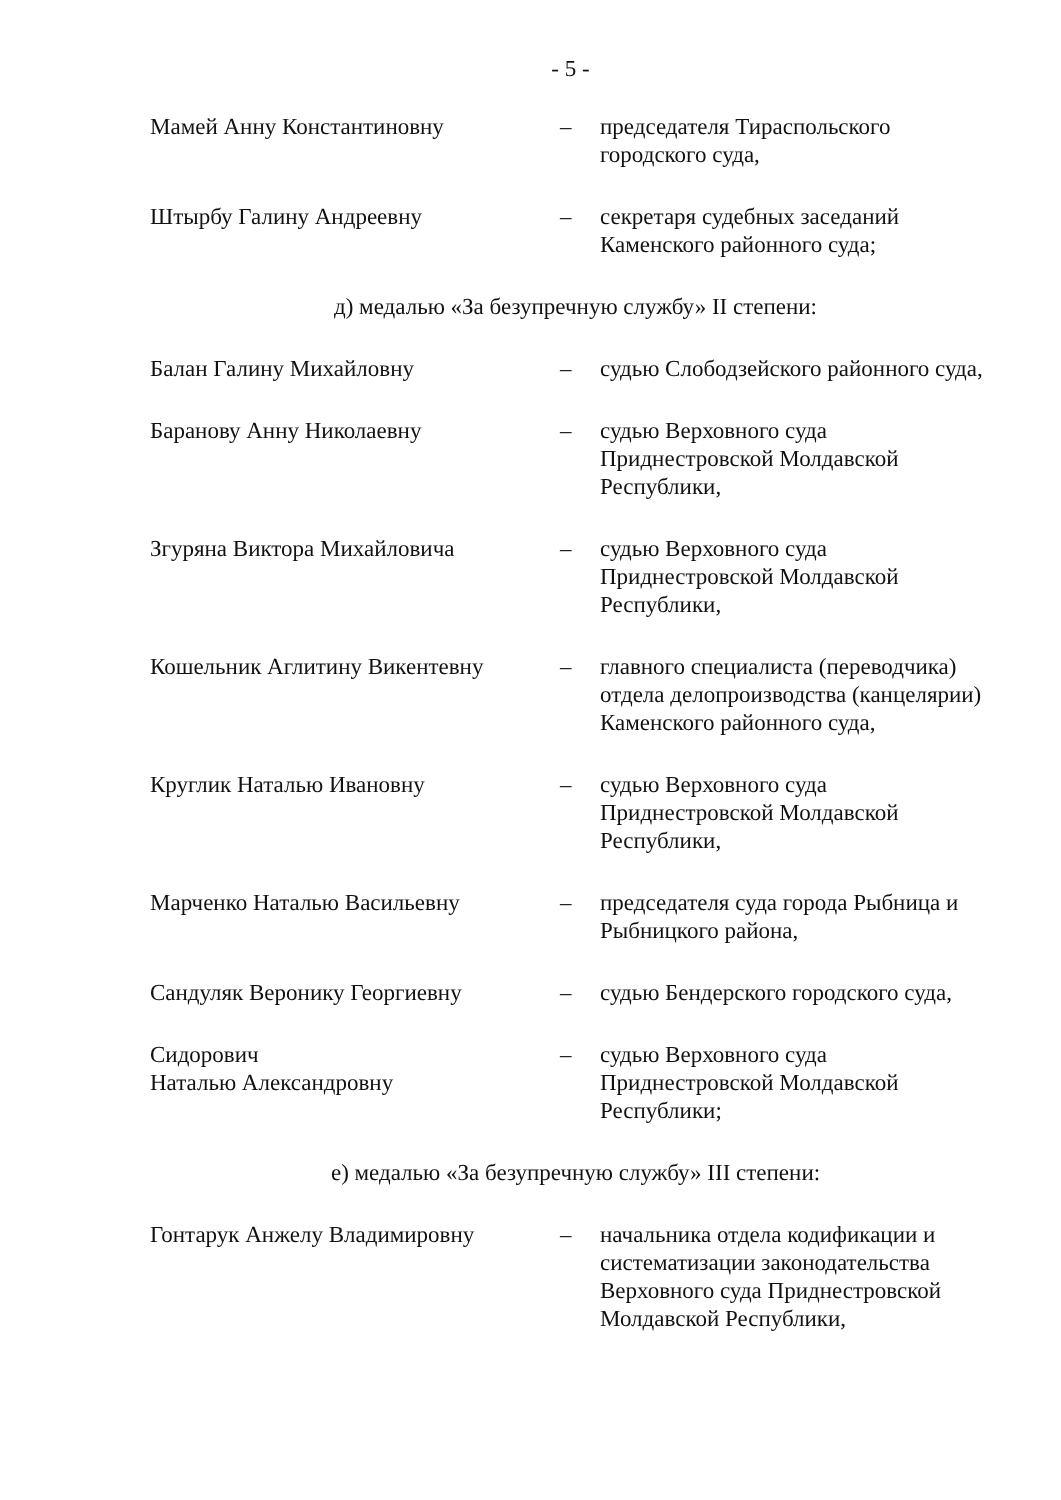- 5 -
Мамей Анну Константиновну – председателя Тираспольского городского суда,
Штырбу Галину Андреевну – секретаря судебных заседаний Каменского районного суда;
д) медалью «За безупречную службу» II степени:
Балан Галину Михайловну – судью Слободзейского районного суда,
Баранову Анну Николаевну – судью Верховного суда Приднестровской Молдавской Республики,
Згуряна Виктора Михайловича – судью Верховного суда Приднестровской Молдавской Республики,
Кошельник Аглитину Викентевну – главного специалиста (переводчика) отдела делопроизводства (канцелярии) Каменского районного суда,
Круглик Наталью Ивановну – судью Верховного суда Приднестровской Молдавской Республики,
Марченко Наталью Васильевну – председателя суда города Рыбница и Рыбницкого района,
Сандуляк Веронику Георгиевну – судью Бендерского городского суда,
Сидорович
Наталью Александровну
– судью Верховного суда Приднестровской Молдавской Республики;
е) медалью «За безупречную службу» III степени:
Гонтарук Анжелу Владимировну – начальника отдела кодификации и систематизации законодательства Верховного суда Приднестровской Молдавской Республики,